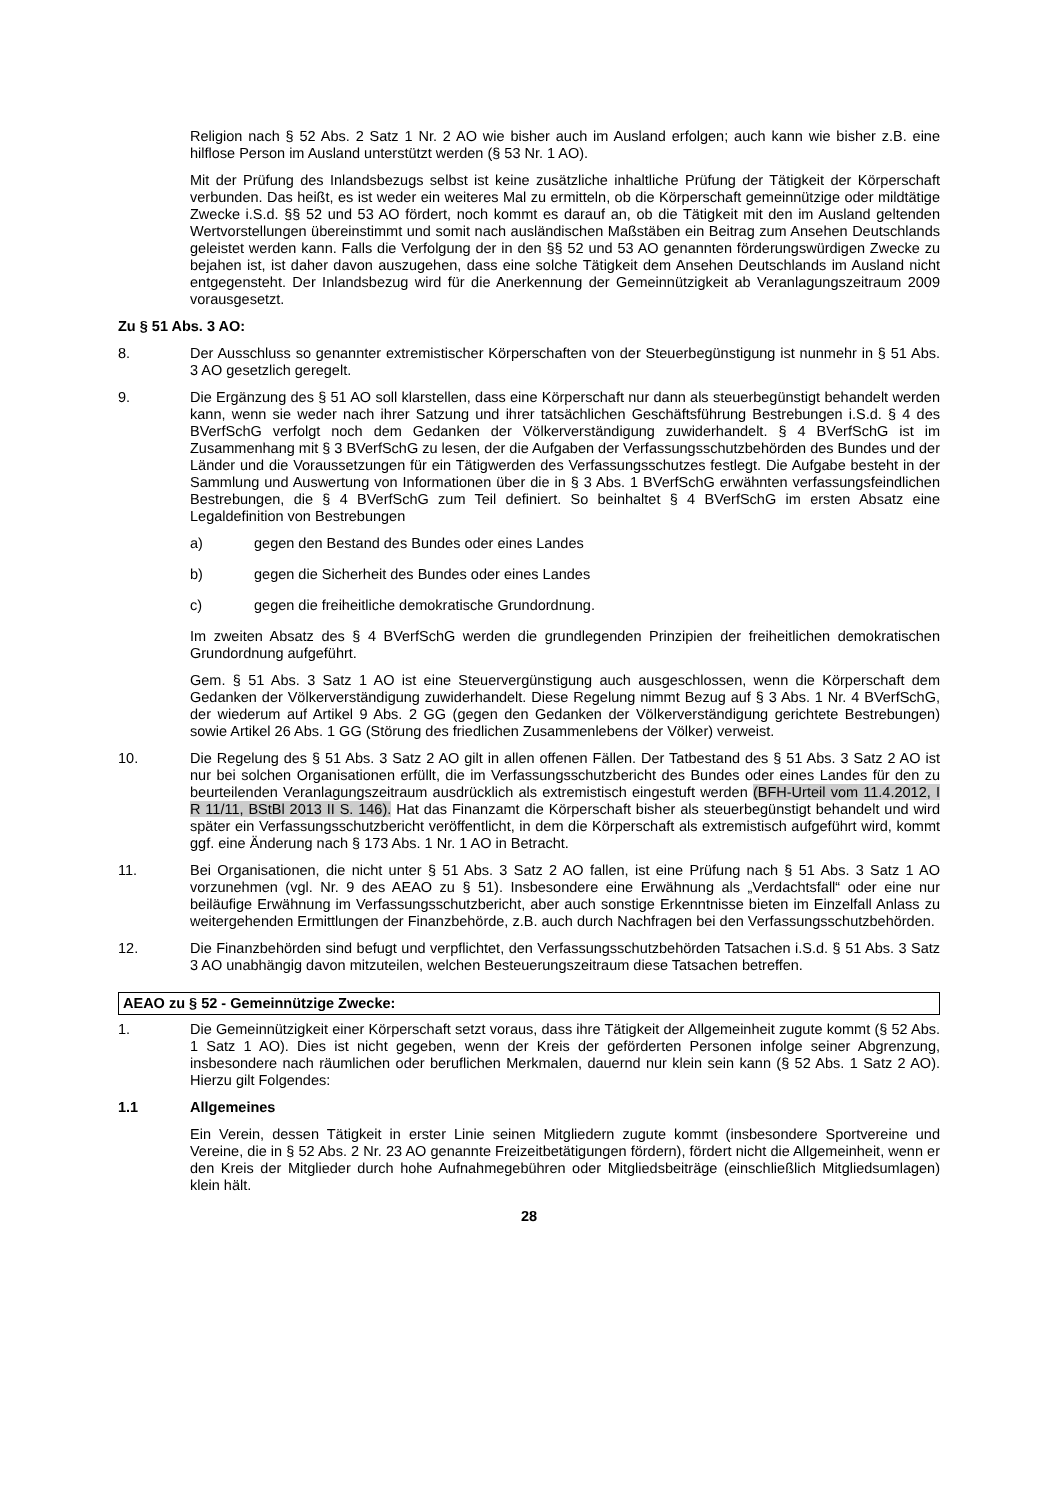Religion nach § 52 Abs. 2 Satz 1 Nr. 2 AO wie bisher auch im Ausland erfolgen; auch kann wie bisher z.B. eine hilflose Person im Ausland unterstützt werden (§ 53 Nr. 1 AO).
Mit der Prüfung des Inlandsbezugs selbst ist keine zusätzliche inhaltliche Prüfung der Tätigkeit der Körperschaft verbunden. Das heißt, es ist weder ein weiteres Mal zu ermitteln, ob die Körperschaft gemeinnützige oder mildtätige Zwecke i.S.d. §§ 52 und 53 AO fördert, noch kommt es darauf an, ob die Tätigkeit mit den im Ausland geltenden Wertvorstellungen übereinstimmt und somit nach ausländischen Maßstäben ein Beitrag zum Ansehen Deutschlands geleistet werden kann. Falls die Verfolgung der in den §§ 52 und 53 AO genannten förderungswürdigen Zwecke zu bejahen ist, ist daher davon auszugehen, dass eine solche Tätigkeit dem Ansehen Deutschlands im Ausland nicht entgegensteht. Der Inlandsbezug wird für die Anerkennung der Gemeinnützigkeit ab Veranlagungszeitraum 2009 vorausgesetzt.
Zu § 51 Abs. 3 AO:
8. Der Ausschluss so genannter extremistischer Körperschaften von der Steuerbegünstigung ist nunmehr in § 51 Abs. 3 AO gesetzlich geregelt.
9. Die Ergänzung des § 51 AO soll klarstellen, dass eine Körperschaft nur dann als steuerbegünstigt behandelt werden kann, wenn sie weder nach ihrer Satzung und ihrer tatsächlichen Geschäftsführung Bestrebungen i.S.d. § 4 des BVerfSchG verfolgt noch dem Gedanken der Völkerverständigung zuwiderhandelt. § 4 BVerfSchG ist im Zusammenhang mit § 3 BVerfSchG zu lesen, der die Aufgaben der Verfassungsschutzbehörden des Bundes und der Länder und die Voraussetzungen für ein Tätigwerden des Verfassungsschutzes festlegt. Die Aufgabe besteht in der Sammlung und Auswertung von Informationen über die in § 3 Abs. 1 BVerfSchG erwähnten verfassungsfeindlichen Bestrebungen, die § 4 BVerfSchG zum Teil definiert. So beinhaltet § 4 BVerfSchG im ersten Absatz eine Legaldefinition von Bestrebungen
a) gegen den Bestand des Bundes oder eines Landes
b) gegen die Sicherheit des Bundes oder eines Landes
c) gegen die freiheitliche demokratische Grundordnung.
Im zweiten Absatz des § 4 BVerfSchG werden die grundlegenden Prinzipien der freiheitlichen demokratischen Grundordnung aufgeführt.
Gem. § 51 Abs. 3 Satz 1 AO ist eine Steuervergünstigung auch ausgeschlossen, wenn die Körperschaft dem Gedanken der Völkerverständigung zuwiderhandelt. Diese Regelung nimmt Bezug auf § 3 Abs. 1 Nr. 4 BVerfSchG, der wiederum auf Artikel 9 Abs. 2 GG (gegen den Gedanken der Völkerverständigung gerichtete Bestrebungen) sowie Artikel 26 Abs. 1 GG (Störung des friedlichen Zusammenlebens der Völker) verweist.
10. Die Regelung des § 51 Abs. 3 Satz 2 AO gilt in allen offenen Fällen. Der Tatbestand des § 51 Abs. 3 Satz 2 AO ist nur bei solchen Organisationen erfüllt, die im Verfassungsschutzbericht des Bundes oder eines Landes für den zu beurteilenden Veranlagungszeitraum ausdrücklich als extremistisch eingestuft werden (BFH-Urteil vom 11.4.2012, I R 11/11, BStBl 2013 II S. 146). Hat das Finanzamt die Körperschaft bisher als steuerbegünstigt behandelt und wird später ein Verfassungsschutzbericht veröffentlicht, in dem die Körperschaft als extremistisch aufgeführt wird, kommt ggf. eine Änderung nach § 173 Abs. 1 Nr. 1 AO in Betracht.
11. Bei Organisationen, die nicht unter § 51 Abs. 3 Satz 2 AO fallen, ist eine Prüfung nach § 51 Abs. 3 Satz 1 AO vorzunehmen (vgl. Nr. 9 des AEAO zu § 51). Insbesondere eine Erwähnung als „Verdachtsfall“ oder eine nur beiläufige Erwähnung im Verfassungsschutzbericht, aber auch sonstige Erkenntnisse bieten im Einzelfall Anlass zu weitergehenden Ermittlungen der Finanzbehörde, z.B. auch durch Nachfragen bei den Verfassungsschutzbehörden.
12. Die Finanzbehörden sind befugt und verpflichtet, den Verfassungsschutzbehörden Tatsachen i.S.d. § 51 Abs. 3 Satz 3 AO unabhängig davon mitzuteilen, welchen Besteuerungszeitraum diese Tatsachen betreffen.
AEAO zu § 52 - Gemeinnützige Zwecke:
1. Die Gemeinnützigkeit einer Körperschaft setzt voraus, dass ihre Tätigkeit der Allgemeinheit zugute kommt (§ 52 Abs. 1 Satz 1 AO). Dies ist nicht gegeben, wenn der Kreis der geförderten Personen infolge seiner Abgrenzung, insbesondere nach räumlichen oder beruflichen Merkmalen, dauernd nur klein sein kann (§ 52 Abs. 1 Satz 2 AO). Hierzu gilt Folgendes:
1.1 Allgemeines
Ein Verein, dessen Tätigkeit in erster Linie seinen Mitgliedern zugute kommt (insbesondere Sportvereine und Vereine, die in § 52 Abs. 2 Nr. 23 AO genannte Freizeitbetätigungen fördern), fördert nicht die Allgemeinheit, wenn er den Kreis der Mitglieder durch hohe Aufnahmegebühren oder Mitgliedsbeiträge (einschließlich Mitgliedsumlagen) klein hält.
28